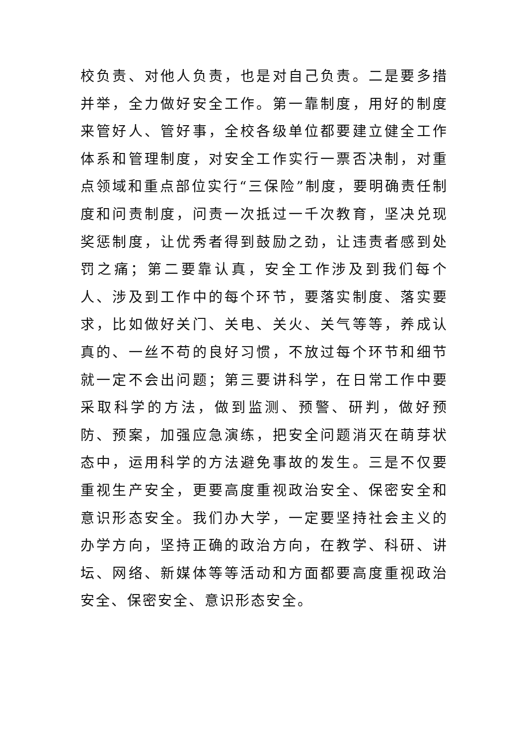校负责、对他人负责，也是对自己负责。二是要多措并举，全力做好安全工作。第一靠制度，用好的制度来管好人、管好事，全校各级单位都要建立健全工作体系和管理制度，对安全工作实行一票否决制，对重点领域和重点部位实行“三保险”制度，要明确责任制度和问责制度，问责一次抵过一千次教育，坚决兑现奖惩制度，让优秀者得到鼓励之劲，让违责者感到处罚之痛；第二要靠认真，安全工作涉及到我们每个人、涉及到工作中的每个环节，要落实制度、落实要求，比如做好关门、关电、关火、关气等等，养成认真的、一丝不苟的良好习惯，不放过每个环节和细节就一定不会出问题；第三要讲科学，在日常工作中要采取科学的方法，做到监测、预警、研判，做好预防、预案，加强应急演练，把安全问题消灭在萌芽状态中，运用科学的方法避免事故的发生。三是不仅要重视生产安全，更要高度重视政治安全、保密安全和意识形态安全。我们办大学，一定要坚持社会主义的办学方向，坚持正确的政治方向，在教学、科研、讲坛、网络、新媒体等等活动和方面都要高度重视政治安全、保密安全、意识形态安全。